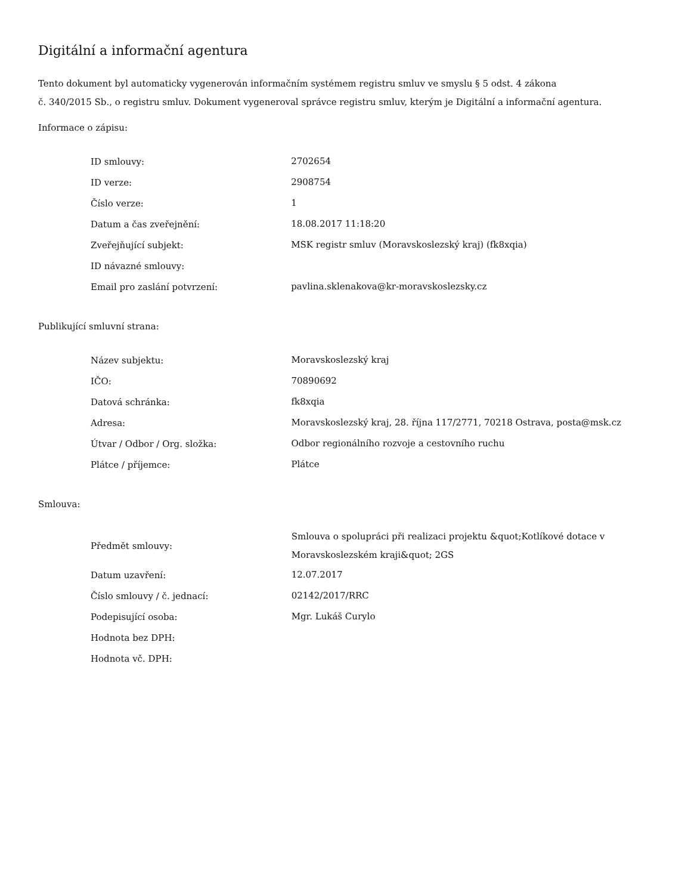Digitální a informační agentura
Tento dokument byl automaticky vygenerován informačním systémem registru smluv ve smyslu § 5 odst. 4 zákona
č. 340/2015 Sb., o registru smluv. Dokument vygeneroval správce registru smluv, kterým je Digitální a informační agentura.
Informace o zápisu:
| ID smlouvy: | 2702654 |
| ID verze: | 2908754 |
| Číslo verze: | 1 |
| Datum a čas zveřejnění: | 18.08.2017 11:18:20 |
| Zveřejňující subjekt: | MSK registr smluv (Moravskoslezský kraj) (fk8xqia) |
| ID návazné smlouvy: | |
| Email pro zaslání potvrzení: | pavlina.sklenakova@kr-moravskoslezsky.cz |
Publikující smluvní strana:
| Název subjektu: | Moravskoslezský kraj |
| IČO: | 70890692 |
| Datová schránka: | fk8xqia |
| Adresa: | Moravskoslezský kraj, 28. října 117/2771, 70218 Ostrava, posta@msk.cz |
| Útvar / Odbor / Org. složka: | Odbor regionálního rozvoje a cestovního ruchu |
| Plátce / příjemce: | Plátce |
Smlouva:
| Předmět smlouvy: | Smlouva o spolupráci při realizaci projektu &quot;Kotlíkové dotace v Moravskoslezském kraji&quot; 2GS |
| Datum uzavření: | 12.07.2017 |
| Číslo smlouvy / č. jednací: | 02142/2017/RRC |
| Podepisující osoba: | Mgr. Lukáš Curylo |
| Hodnota bez DPH: | |
| Hodnota vč. DPH: | |